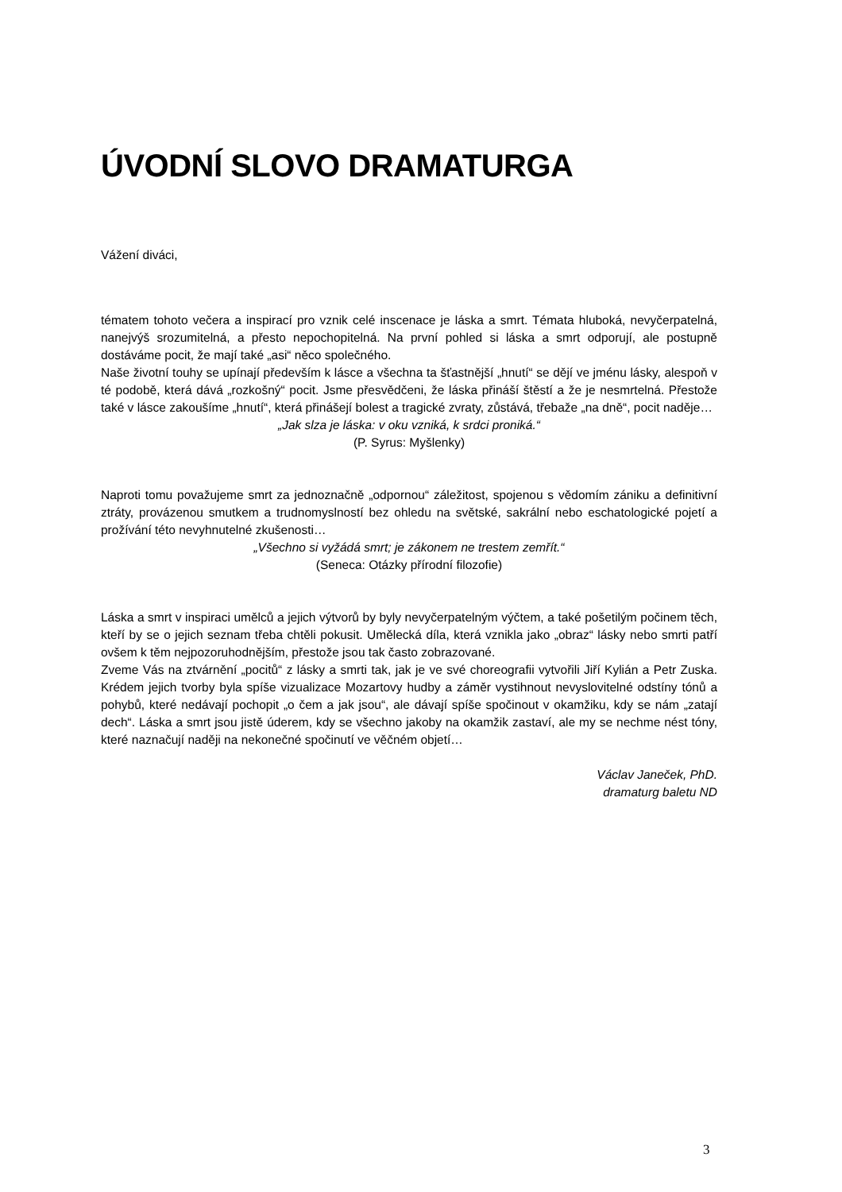ÚVODNÍ SLOVO DRAMATURGA
Vážení diváci,
tématem tohoto večera a inspirací pro vznik celé inscenace je láska a smrt. Témata hluboká, nevyčerpatelná, nanejvýš srozumitelná, a přesto nepochopitelná. Na první pohled si láska a smrt odporují, ale postupně dostáváme pocit, že mají také „asi“ něco společného.
Naše životní touhy se upínají především k lásce a všechna ta šťastnější „hnutí“ se dějí ve jménu lásky, alespoň v té podobě, která dává „rozkošný“ pocit. Jsme přesvědčeni, že láska přináší štěstí a že je nesmrtelná. Přestože také v lásce zakoušíme „hnutí“, která přinášejí bolest a tragické zvraty, zůstává, třebaže „na dně“, pocit naděje…
„Jak slza je láska: v oku vzniká, k srdci proniká.“
(P. Syrus: Myšlenky)
Naproti tomu považujeme smrt za jednoznačně „odpornou“ záležitost, spojenou s vědomím zániku a definitivní ztráty, provázenou smutkem a trudnomyslností bez ohledu na světské, sakrální nebo eschatologické pojetí a prožívání této nevyhnutelné zkušenosti…
„Všechno si vyžádá smrt; je zákonem ne trestem zemřít.“
(Seneca: Otázky přírodní filozofie)
Láska a smrt v inspiraci umělců a jejich výtvorů by byly nevyčerpatelným výčtem, a také pošetilým počinem těch, kteří by se o jejich seznam třeba chtěli pokusit. Umělecká díla, která vznikla jako „obraz“ lásky nebo smrti patří ovšem k těm nejpozoruhodnějším, přestože jsou tak často zobrazované.
Zveme Vás na ztvárnění „pocitů“ z lásky a smrti tak, jak je ve své choreografii vytvořili Jiří Kylián a Petr Zuska. Krédem jejich tvorby byla spíše vizualizace Mozartovy hudby a záměr vystihnout nevyslovitelné odstíny tónů a pohybů, které nedávají pochopit „o čem a jak jsou“, ale dávají spíše spočinout v okamžiku, kdy se nám „zatají dech“. Láska a smrt jsou jistě úderem, kdy se všechno jakoby na okamžik zastaví, ale my se nechme nést tóny, které naznačují naději na nekonečné spočinutí ve věčném objetí…
Václav Janeček, PhD.
dramaturg baletu ND
3